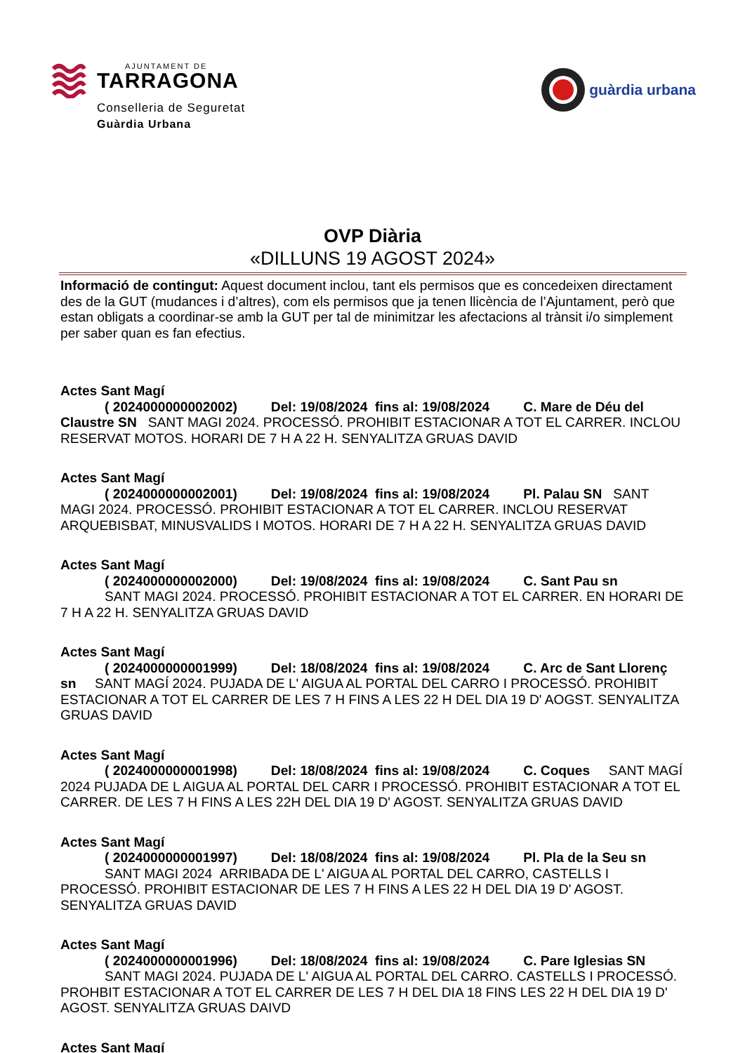AJUNTAMENT DE
TARRAGONA
Conselleria de Seguretat
Guàrdia Urbana
guàrdia urbana
OVP Diària
«DILLUNS 19 AGOST 2024»
Informació de contingut: Aquest document inclou, tant els permisos que es concedeixen directament des de la GUT (mudances i d’altres), com els permisos que ja tenen llicència de l’Ajuntament, però que estan obligats a coordinar-se amb la GUT per tal de minimitzar les afectacions al trànsit i/o simplement per saber quan es fan efectius.
Actes Sant Magí
( 2024000000002002) Del: 19/08/2024 fins al: 19/08/2024 C. Mare de Déu del Claustre SN SANT MAGI 2024. PROCESSÓ. PROHIBIT ESTACIONAR A TOT EL CARRER. INCLOU RESERVAT MOTOS. HORARI DE 7 H A 22 H. SENYALITZA GRUAS DAVID
Actes Sant Magí
( 2024000000002001) Del: 19/08/2024 fins al: 19/08/2024 Pl. Palau SN SANT MAGI 2024. PROCESSÓ. PROHIBIT ESTACIONAR A TOT EL CARRER. INCLOU RESERVAT ARQUEBISBAT, MINUSVALIDS I MOTOS. HORARI DE 7 H A 22 H. SENYALITZA GRUAS DAVID
Actes Sant Magí
( 2024000000002000) Del: 19/08/2024 fins al: 19/08/2024 C. Sant Pau sn
SANT MAGI 2024. PROCESSÓ. PROHIBIT ESTACIONAR A TOT EL CARRER. EN HORARI DE 7 H A 22 H. SENYALITZA GRUAS DAVID
Actes Sant Magí
( 2024000000001999) Del: 18/08/2024 fins al: 19/08/2024 C. Arc de Sant Llorenç sn SANT MAGÍ 2024. PUJADA DE L' AIGUA AL PORTAL DEL CARRO I PROCESSÓ. PROHIBIT ESTACIONAR A TOT EL CARRER DE LES 7 H FINS A LES 22 H DEL DIA 19 D' AOGST. SENYALITZA GRUAS DAVID
Actes Sant Magí
( 2024000000001998) Del: 18/08/2024 fins al: 19/08/2024 C. Coques SANT MAGÍ 2024 PUJADA DE L AIGUA AL PORTAL DEL CARR I PROCESSÓ. PROHIBIT ESTACIONAR A TOT EL CARRER. DE LES 7 H FINS A LES 22H DEL DIA 19 D' AGOST. SENYALITZA GRUAS DAVID
Actes Sant Magí
( 2024000000001997) Del: 18/08/2024 fins al: 19/08/2024 Pl. Pla de la Seu sn
SANT MAGI 2024 ARRIBADA DE L' AIGUA AL PORTAL DEL CARRO, CASTELLS I PROCESSÓ. PROHIBIT ESTACIONAR DE LES 7 H FINS A LES 22 H DEL DIA 19 D' AGOST. SENYALITZA GRUAS DAVID
Actes Sant Magí
( 2024000000001996) Del: 18/08/2024 fins al: 19/08/2024 C. Pare Iglesias SN
SANT MAGI 2024. PUJADA DE L' AIGUA AL PORTAL DEL CARRO. CASTELLS I PROCESSÓ. PROHBIT ESTACIONAR A TOT EL CARRER DE LES 7 H DEL DIA 18 FINS LES 22 H DEL DIA 19 D' AGOST. SENYALITZA GRUAS DAIVD
Actes Sant Magí